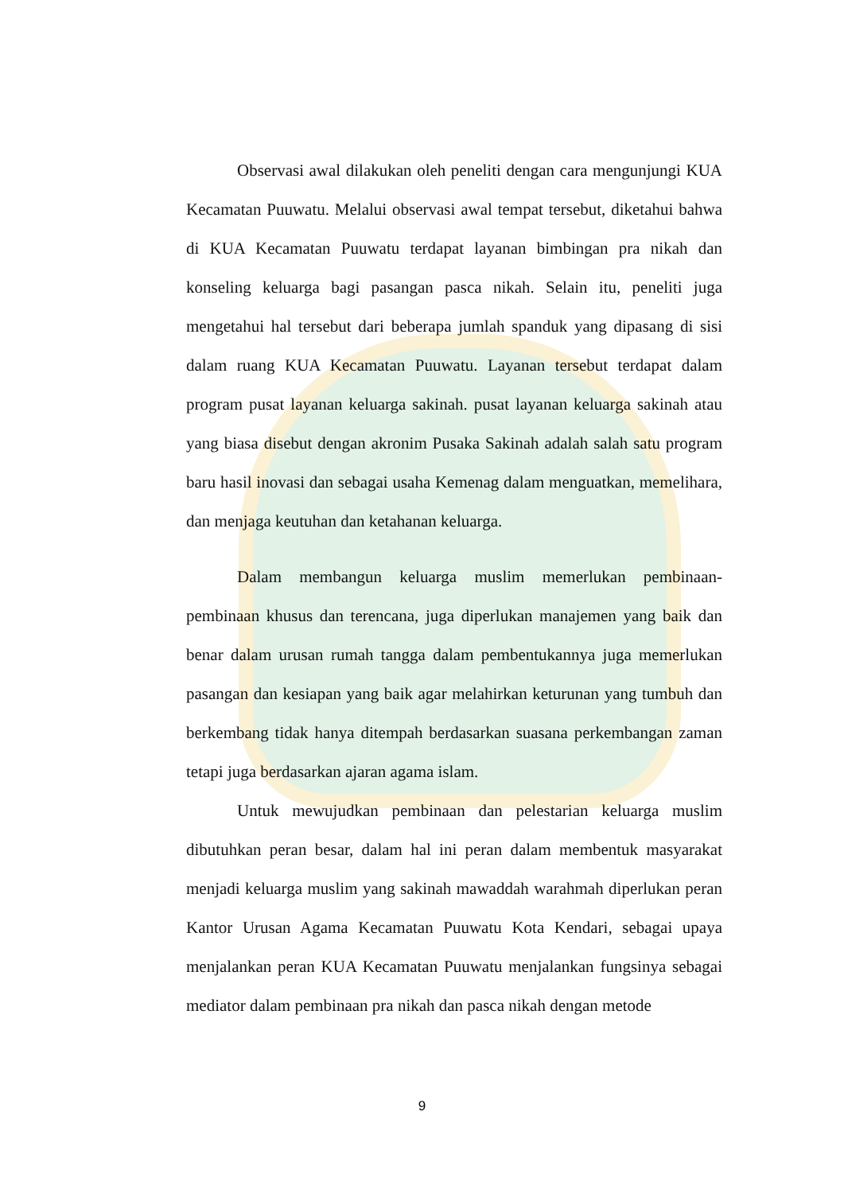Observasi awal dilakukan oleh peneliti dengan cara mengunjungi KUA Kecamatan Puuwatu. Melalui observasi awal tempat tersebut, diketahui bahwa di KUA Kecamatan Puuwatu terdapat layanan bimbingan pra nikah dan konseling keluarga bagi pasangan pasca nikah. Selain itu, peneliti juga mengetahui hal tersebut dari beberapa jumlah spanduk yang dipasang di sisi dalam ruang KUA Kecamatan Puuwatu. Layanan tersebut terdapat dalam program pusat layanan keluarga sakinah. pusat layanan keluarga sakinah atau yang biasa disebut dengan akronim Pusaka Sakinah adalah salah satu program baru hasil inovasi dan sebagai usaha Kemenag dalam menguatkan, memelihara, dan menjaga keutuhan dan ketahanan keluarga.
Dalam membangun keluarga muslim memerlukan pembinaan-pembinaan khusus dan terencana, juga diperlukan manajemen yang baik dan benar dalam urusan rumah tangga dalam pembentukannya juga memerlukan pasangan dan kesiapan yang baik agar melahirkan keturunan yang tumbuh dan berkembang tidak hanya ditempah berdasarkan suasana perkembangan zaman tetapi juga berdasarkan ajaran agama islam.
Untuk mewujudkan pembinaan dan pelestarian keluarga muslim dibutuhkan peran besar, dalam hal ini peran dalam membentuk masyarakat menjadi keluarga muslim yang sakinah mawaddah warahmah diperlukan peran Kantor Urusan Agama Kecamatan Puuwatu Kota Kendari, sebagai upaya menjalankan peran KUA Kecamatan Puuwatu menjalankan fungsinya sebagai mediator dalam pembinaan pra nikah dan pasca nikah dengan metode
9